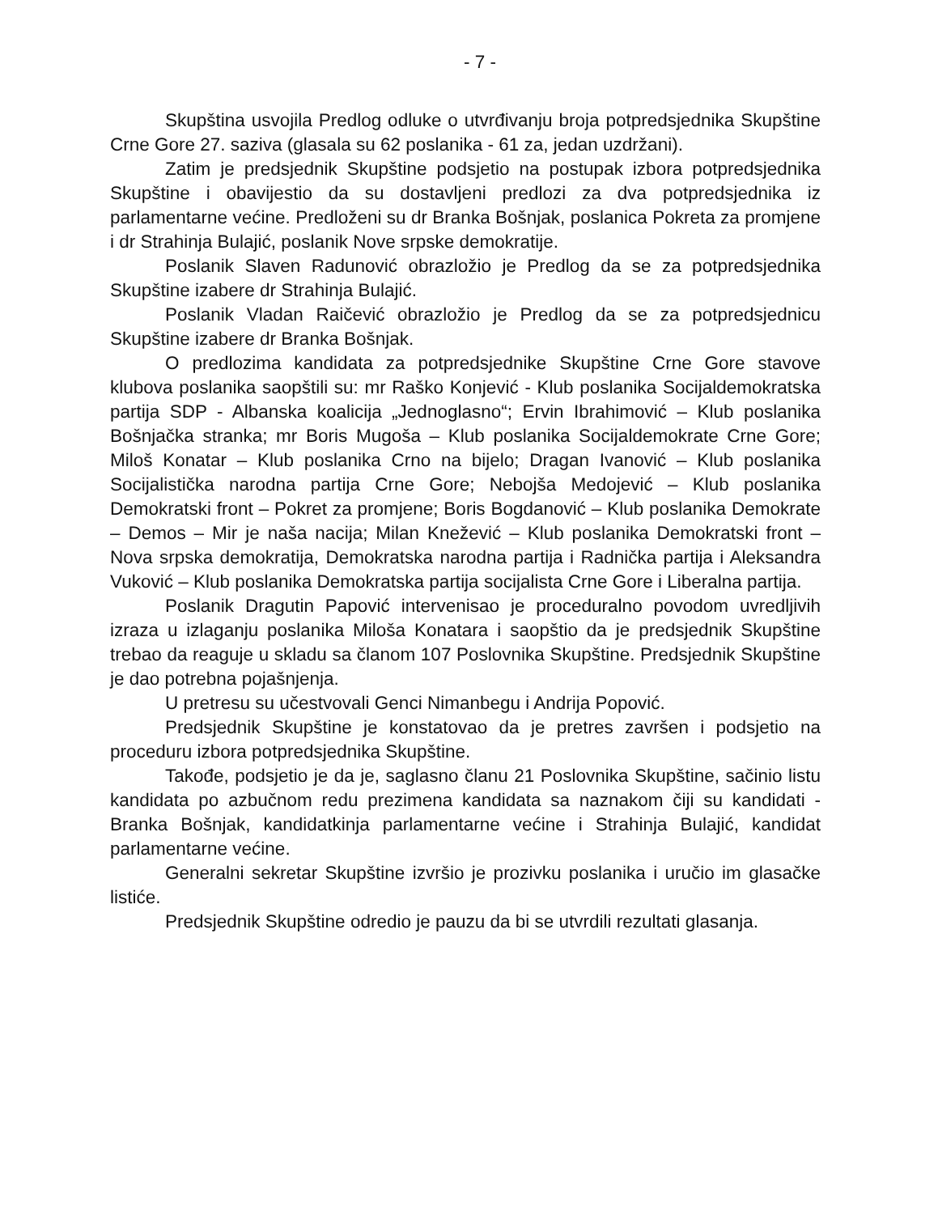- 7 -
Skupština usvojila Predlog odluke o utvrđivanju broja potpredsjednika Skupštine Crne Gore 27. saziva (glasala su 62 poslanika - 61 za, jedan uzdržani).
Zatim je predsjednik Skupštine podsjetio na postupak izbora potpredsjednika Skupštine i obavijestio da su dostavljeni predlozi za dva potpredsjednika iz parlamentarne većine. Predloženi su dr Branka Bošnjak, poslanica Pokreta za promjene i dr Strahinja Bulajić, poslanik Nove srpske demokratije.
Poslanik Slaven Radunović obrazložio je Predlog da se za potpredsjednika Skupštine izabere dr Strahinja Bulajić.
Poslanik Vladan Raičević obrazložio je Predlog da se za potpredsjednicu Skupštine izabere dr Branka Bošnjak.
O predlozima kandidata za potpredsjednike Skupštine Crne Gore stavove klubova poslanika saopštili su: mr Raško Konjević - Klub poslanika Socijaldemokratska partija SDP - Albanska koalicija „Jednoglasno“; Ervin Ibrahimović – Klub poslanika Bošnjačka stranka; mr Boris Mugoša – Klub poslanika Socijaldemokrate Crne Gore; Miloš Konatar – Klub poslanika Crno na bijelo; Dragan Ivanović – Klub poslanika Socijalistička narodna partija Crne Gore; Nebojša Medojević – Klub poslanika Demokratski front – Pokret za promjene; Boris Bogdanović – Klub poslanika Demokrate – Demos – Mir je naša nacija; Milan Knežević – Klub poslanika Demokratski front – Nova srpska demokratija, Demokratska narodna partija i Radnička partija i Aleksandra Vuković – Klub poslanika Demokratska partija socijalista Crne Gore i Liberalna partija.
Poslanik Dragutin Papović intervenisao je proceduralno povodom uvredljivih izraza u izlaganju poslanika Miloša Konatara i saopštio da je predsjednik Skupštine trebao da reaguje u skladu sa članom 107 Poslovnika Skupštine. Predsjednik Skupštine je dao potrebna pojašnjenja.
U pretresu su učestvovali Genci Nimanbegu i Andrija Popović.
Predsjednik Skupštine je konstatovao da je pretres završen i podsjetio na proceduru izbora potpredsjednika Skupštine.
Takođe, podsjetio je da je, saglasno članu 21 Poslovnika Skupštine, sačinio listu kandidata po azbučnom redu prezimena kandidata sa naznakom čiji su kandidati - Branka Bošnjak, kandidatkinja parlamentarne većine i Strahinja Bulajić, kandidat parlamentarne većine.
Generalni sekretar Skupštine izvršio je prozivku poslanika i uručio im glasačke listiće.
Predsjednik Skupštine odredio je pauzu da bi se utvrdili rezultati glasanja.